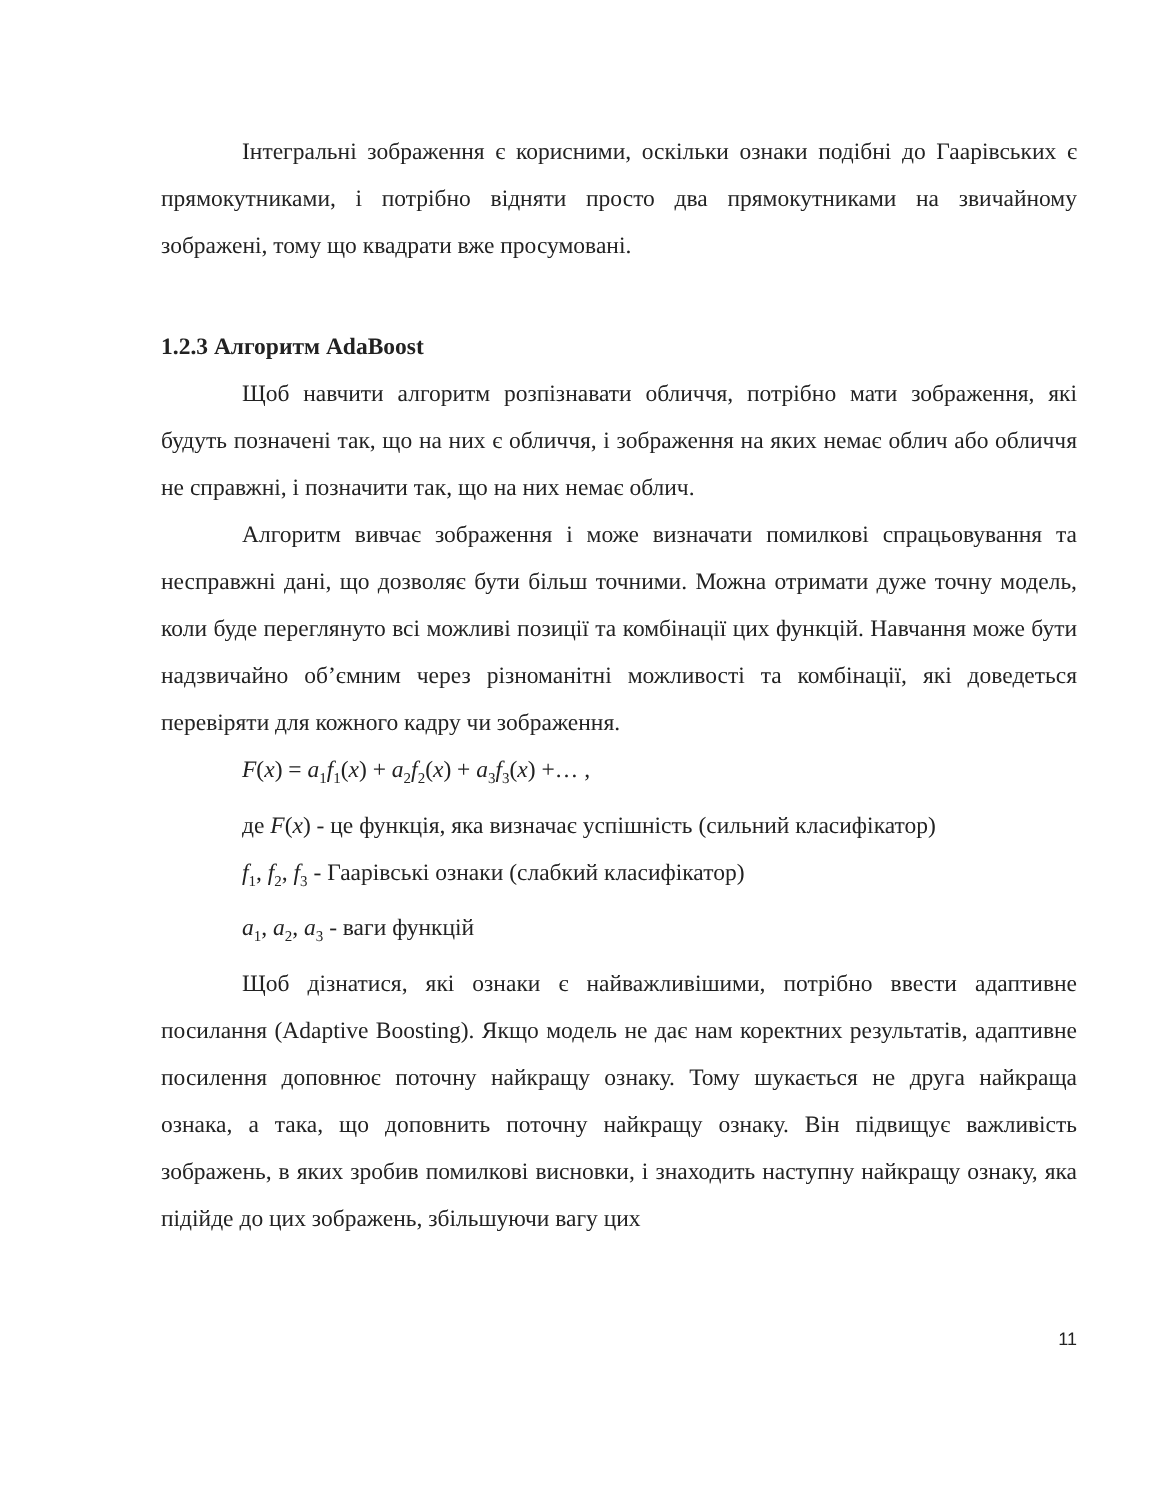Інтегральні зображення є корисними, оскільки ознаки подібні до Гаарівських є прямокутниками, і потрібно відняти просто два прямокутниками на звичайному зображені, тому що квадрати вже просумовані.
1.2.3 Алгоритм AdaBoost
Щоб навчити алгоритм розпізнавати обличчя, потрібно мати зображення, які будуть позначені так, що на них є обличчя, і зображення на яких немає облич або обличчя не справжні, і позначити так, що на них немає облич.
Алгоритм вивчає зображення і може визначати помилкові спрацьовування та несправжні дані, що дозволяє бути більш точними. Можна отримати дуже точну модель, коли буде переглянуто всі можливі позиції та комбінації цих функцій. Навчання може бути надзвичайно об’ємним через різноманітні можливості та комбінації, які доведеться перевіряти для кожного кадру чи зображення.
F(x) = a<sub>1</sub>f<sub>1</sub>(x) + a<sub>2</sub>f<sub>2</sub>(x) + a<sub>3</sub>f<sub>3</sub>(x) +… ,
де F(x) - це функція, яка визначає успішність (сильний класифікатор)
f<sub>1</sub>, f<sub>2</sub>, f<sub>3</sub> - Гаарівські ознаки (слабкий класифікатор)
a<sub>1</sub>, a<sub>2</sub>, a<sub>3</sub> - ваги функцій
Щоб дізнатися, які ознаки є найважливішими, потрібно ввести адаптивне посилання (Adaptive Boosting). Якщо модель не дає нам коректних результатів, адаптивне посилення доповнює поточну найкращу ознаку. Тому шукається не друга найкраща ознака, а така, що доповнить поточну найкращу ознаку. Він підвищує важливість зображень, в яких зробив помилкові висновки, і знаходить наступну найкращу ознаку, яка підійде до цих зображень, збільшуючи вагу цих
11